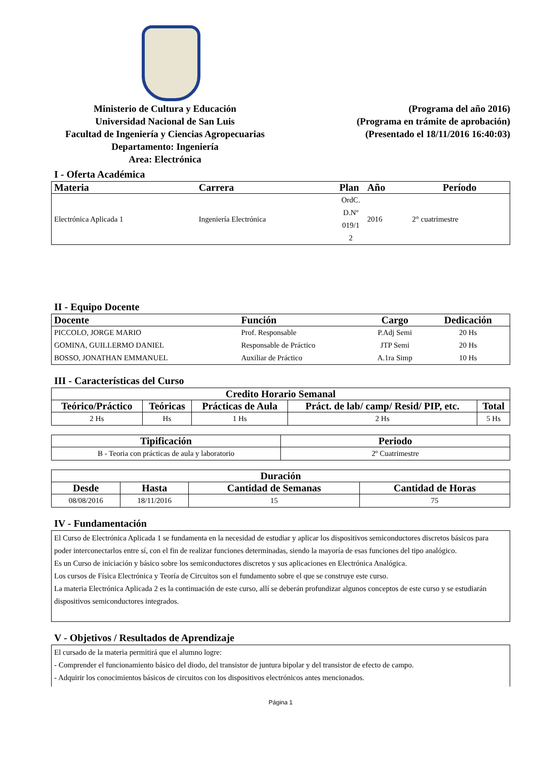Ministerio de Cultura y Educación
Universidad Nacional de San Luis
Facultad de Ingeniería y Ciencias Agropecuarias
Departamento: Ingeniería
Area: Electrónica
(Programa del año 2016)
(Programa en trámite de aprobación)
(Presentado el 18/11/2016 16:40:03)
I - Oferta Académica
| Materia | Carrera | Plan | Año | Período |
| --- | --- | --- | --- | --- |
| Electrónica Aplicada 1 | Ingeniería Electrónica | OrdC. D.Nº 019/1 2 | 2016 | 2° cuatrimestre |
II - Equipo Docente
| Docente | Función | Cargo | Dedicación |
| --- | --- | --- | --- |
| PICCOLO, JORGE MARIO | Prof. Responsable | P.Adj Semi | 20 Hs |
| GOMINA, GUILLERMO DANIEL | Responsable de Práctico | JTP Semi | 20 Hs |
| BOSSO, JONATHAN EMMANUEL | Auxiliar de Práctico | A.1ra Simp | 10 Hs |
III - Características del Curso
| Credito Horario Semanal | | | | |
| --- | --- | --- | --- | --- |
| Teórico/Práctico | Teóricas | Prácticas de Aula | Práct. de lab/ camp/ Resid/ PIP, etc. | Total |
| 2 Hs | Hs | 1 Hs | 2 Hs | 5 Hs |
| Tipificación | Periodo |
| --- | --- |
| B - Teoria con prácticas de aula y laboratorio | 2º Cuatrimestre |
| Duración | | | |
| --- | --- | --- | --- |
| Desde | Hasta | Cantidad de Semanas | Cantidad de Horas |
| 08/08/2016 | 18/11/2016 | 15 | 75 |
IV - Fundamentación
El Curso de Electrónica Aplicada 1 se fundamenta en la necesidad de estudiar y aplicar los dispositivos semiconductores discretos básicos para poder interconectarlos entre sí, con el fin de realizar funciones determinadas, siendo la mayoría de esas funciones del tipo analógico.
Es un Curso de iniciación y básico sobre los semiconductores discretos y sus aplicaciones en Electrónica Analógica.
Los cursos de Física Electrónica y Teoría de Circuitos son el fundamento sobre el que se construye este curso.
La materia Electrónica Aplicada 2 es la continuación de este curso, allí se deberán profundizar algunos conceptos de este curso y se estudiarán dispositivos semiconductores integrados.
V - Objetivos / Resultados de Aprendizaje
El cursado de la materia permitirá que el alumno logre:
- Comprender el funcionamiento básico del diodo, del transistor de juntura bipolar y del transistor de efecto de campo.
- Adquirir los conocimientos básicos de circuitos con los dispositivos electrónicos antes mencionados.
Página 1